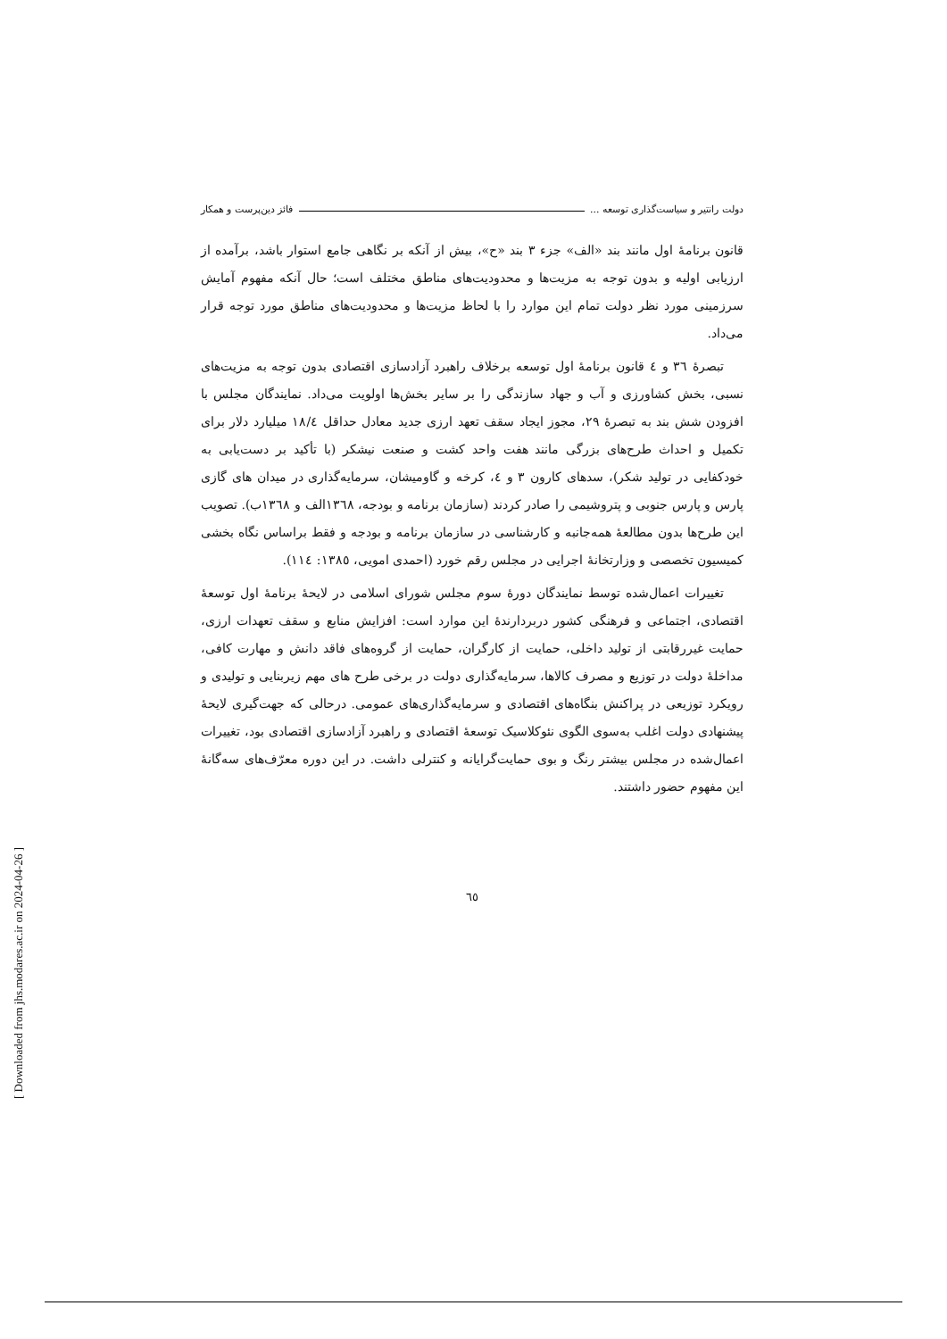دولت رانتیر و سیاست‌گذاری توسعه ... فائز دین‌پرست و همکار
قانون برنامهٔ اول مانند بند «الف» جزء ۳ بند «ح»، بیش از آنکه بر نگاهی جامع استوار باشد، برآمده از ارزیابی اولیه و بدون توجه به مزیت‌ها و محدودیت‌های مناطق مختلف است؛ حال آنکه مفهوم آمایش سرزمینی مورد نظر دولت تمام این موارد را با لحاظ مزیت‌ها و محدودیت‌های مناطق مورد توجه قرار می‌داد.
تبصرهٔ ٣٦ و ٤ قانون برنامهٔ اول توسعه برخلاف راهبرد آزادسازی اقتصادی بدون توجه به مزیت‌های نسبی، بخش کشاورزی و آب و جهاد سازندگی را بر سایر بخش‌ها اولویت می‌داد. نمایندگان مجلس با افزودن شش بند به تبصرهٔ ۲۹، مجوز ایجاد سقف تعهد ارزی جدید معادل حداقل ١٨/٤ میلیارد دلار برای تکمیل و احداث طرح‌های بزرگی مانند هفت واحد کشت و صنعت نیشکر (با تأکید بر دست‌یابی به خودکفایی در تولید شکر)، سدهای کارون ۳ و ٤، کرخه و گاومیشان، سرمایه‌گذاری در میدان های گازی پارس و پارس جنوبی و پتروشیمی را صادر کردند (سازمان برنامه و بودجه، ١٣٦٨الف و ١٣٦٨ب). تصویب این طرح‌ها بدون مطالعهٔ همه‌جانبه و کارشناسی در سازمان برنامه و بودجه و فقط براساس نگاه بخشی کمیسیون تخصصی و وزارتخانهٔ اجرایی در مجلس رقم خورد (احمدی امویی، ١٣٨٥: ١١٤).
تغییرات اعمال‌شده توسط نمایندگان دورهٔ سوم مجلس شورای اسلامی در لایحهٔ برنامهٔ اول توسعهٔ اقتصادی، اجتماعی و فرهنگی کشور دربردارندهٔ این موارد است: افزایش منابع و سقف تعهدات ارزی، حمایت غیررقابتی از تولید داخلی، حمایت از کارگران، حمایت از گروه‌های فاقد دانش و مهارت کافی، مداخلهٔ دولت در توزیع و مصرف کالاها، سرمایه‌گذاری دولت در برخی طرح های مهم زیربنایی و تولیدی و رویکرد توزیعی در پراکنش بنگاه‌های اقتصادی و سرمایه‌گذاری‌های عمومی. درحالی که جهت‌گیری لایحهٔ پیشنهادی دولت اغلب به‌سوی الگوی نئوکلاسیک توسعهٔ اقتصادی و راهبرد آزادسازی اقتصادی بود، تغییرات اعمال‌شده در مجلس بیشتر رنگ و بوی حمایت‌گرایانه و کنترلی داشت. در این دوره معرّف‌های سه‌گانهٔ این مفهوم حضور داشتند.
٦٥
[ Downloaded from jhs.modares.ac.ir on 2024-04-26 ]